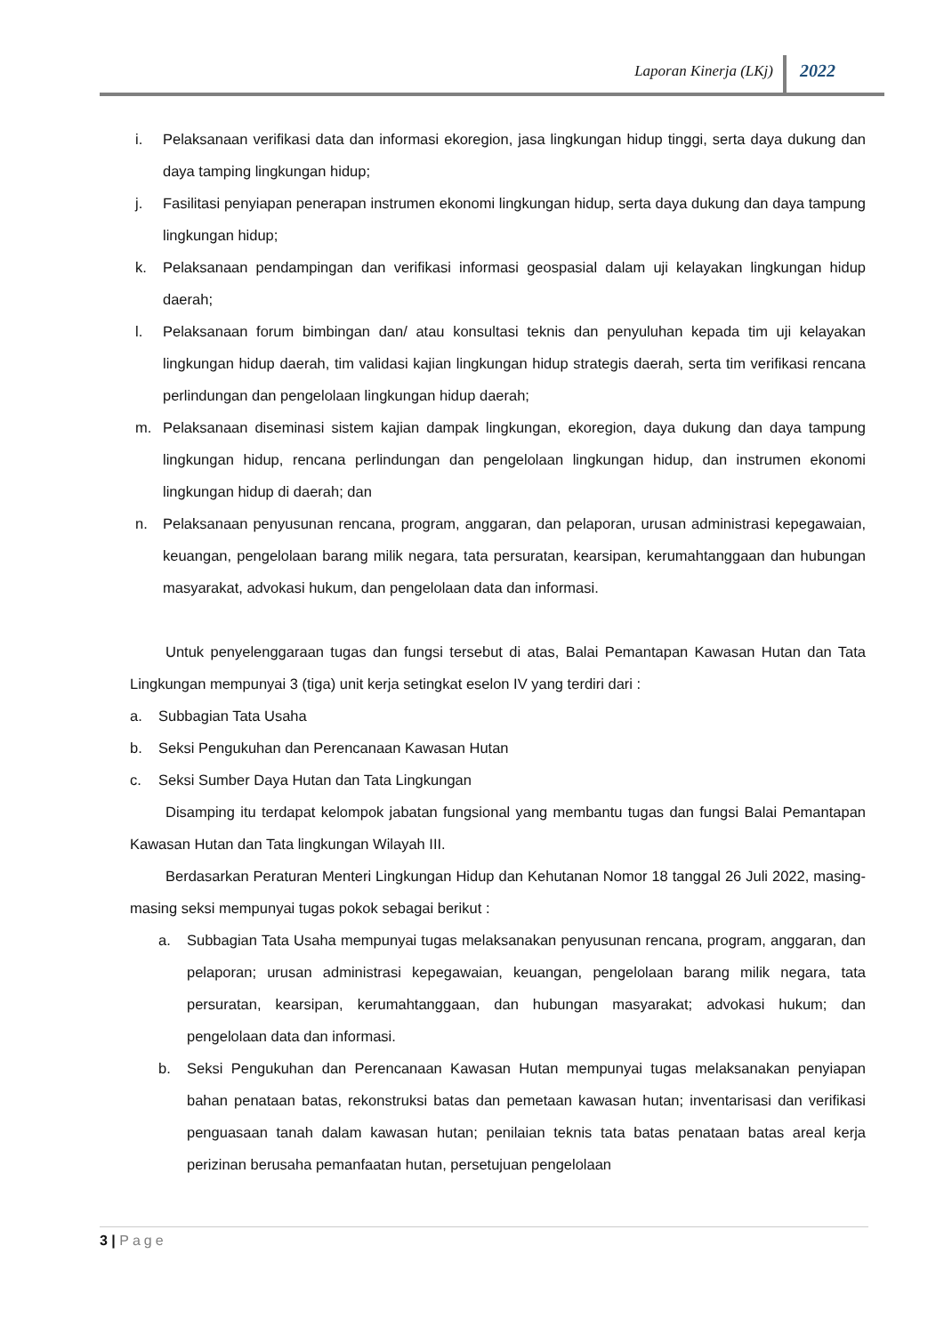Laporan Kinerja (LKj) 2022
i. Pelaksanaan verifikasi data dan informasi ekoregion, jasa lingkungan hidup tinggi, serta daya dukung dan daya tamping lingkungan hidup;
j. Fasilitasi penyiapan penerapan instrumen ekonomi lingkungan hidup, serta daya dukung dan daya tampung lingkungan hidup;
k. Pelaksanaan pendampingan dan verifikasi informasi geospasial dalam uji kelayakan lingkungan hidup daerah;
l. Pelaksanaan forum bimbingan dan/ atau konsultasi teknis dan penyuluhan kepada tim uji kelayakan lingkungan hidup daerah, tim validasi kajian lingkungan hidup strategis daerah, serta tim verifikasi rencana perlindungan dan pengelolaan lingkungan hidup daerah;
m. Pelaksanaan diseminasi sistem kajian dampak lingkungan, ekoregion, daya dukung dan daya tampung lingkungan hidup, rencana perlindungan dan pengelolaan lingkungan hidup, dan instrumen ekonomi lingkungan hidup di daerah; dan
n. Pelaksanaan penyusunan rencana, program, anggaran, dan pelaporan, urusan administrasi kepegawaian, keuangan, pengelolaan barang milik negara, tata persuratan, kearsipan, kerumahtanggaan dan hubungan masyarakat, advokasi hukum, dan pengelolaan data dan informasi.
Untuk penyelenggaraan tugas dan fungsi tersebut di atas, Balai Pemantapan Kawasan Hutan dan Tata Lingkungan mempunyai 3 (tiga) unit kerja setingkat eselon IV yang terdiri dari :
a. Subbagian Tata Usaha
b. Seksi Pengukuhan dan Perencanaan Kawasan Hutan
c. Seksi Sumber Daya Hutan dan Tata Lingkungan
Disamping itu terdapat kelompok jabatan fungsional yang membantu tugas dan fungsi Balai Pemantapan Kawasan Hutan dan Tata lingkungan Wilayah III.
Berdasarkan Peraturan Menteri Lingkungan Hidup dan Kehutanan Nomor 18 tanggal 26 Juli 2022, masing-masing seksi mempunyai tugas pokok sebagai berikut :
a. Subbagian Tata Usaha mempunyai tugas melaksanakan penyusunan rencana, program, anggaran, dan pelaporan; urusan administrasi kepegawaian, keuangan, pengelolaan barang milik negara, tata persuratan, kearsipan, kerumahtanggaan, dan hubungan masyarakat; advokasi hukum; dan pengelolaan data dan informasi.
b. Seksi Pengukuhan dan Perencanaan Kawasan Hutan mempunyai tugas melaksanakan penyiapan bahan penataan batas, rekonstruksi batas dan pemetaan kawasan hutan; inventarisasi dan verifikasi penguasaan tanah dalam kawasan hutan; penilaian teknis tata batas penataan batas areal kerja perizinan berusaha pemanfaatan hutan, persetujuan pengelolaan
3 | Page